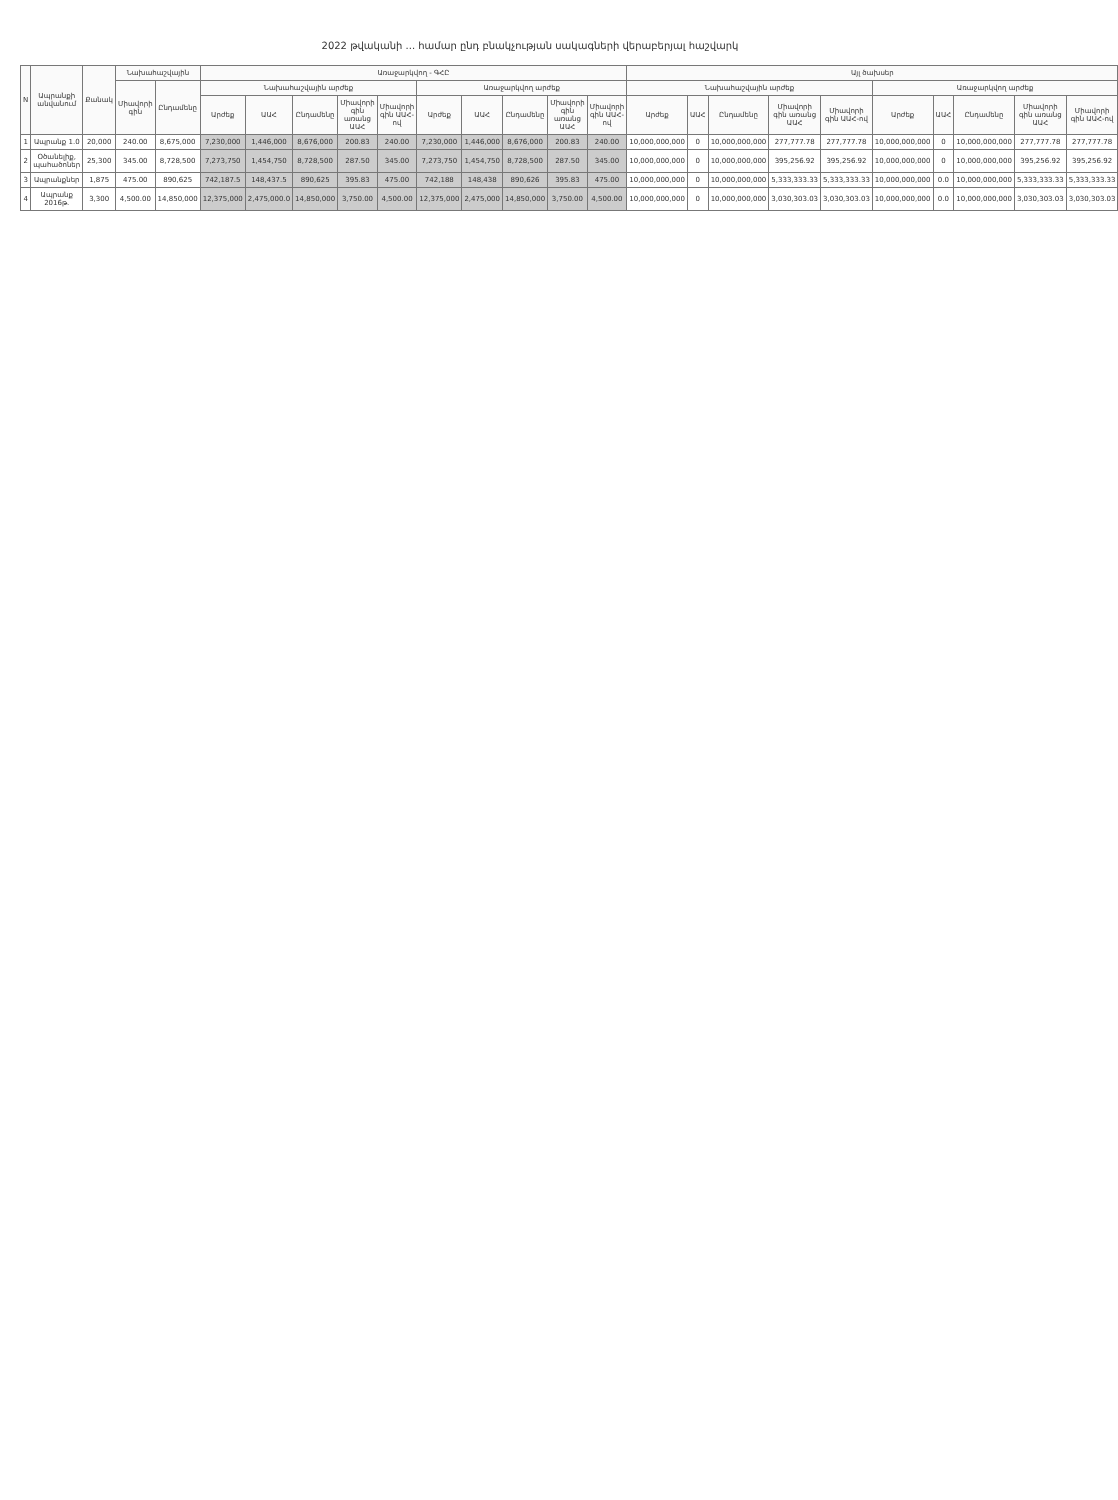2022 թվականի ... համար ընդ բնակչության սակագների վերաբերյալ հաշվարկ
| N | Ապրանքի անվանում | Քանակ | Նախահաշվային | | Առաջարկվող - ԳՀԸ | | | | | | | | | | Այլ ծախսեր | | | | | | | | | |
| --- | --- | --- | --- | --- | --- | --- | --- | --- | --- | --- | --- | --- | --- | --- | --- | --- | --- | --- | --- | --- | --- | --- | --- | --- |
| | | | Միավորի գին | Ընդամենը | Նախահաշվային արժեք | | | | | Առաջարկվող արժեք | | | | | Նախահաշվային արժեք | | | | | Առաջարկվող արժեք | | | | |
| | | | | | Արժեք | ԱԱՀ | Ընդամենը | Միավորի գին առանց ԱԱՀ | Միավորի գին ԱԱՀ-ով | Արժեք | ԱԱՀ | Ընդամենը | Միավորի գին առանց ԱԱՀ | Միավորի գին ԱԱՀ-ով | Արժեք | ԱԱՀ | Ընդամենը | Միավորի գին առանց ԱԱՀ | Միավորի գին ԱԱՀ-ով | Արժեք | ԱԱՀ | Ընդամենը | Միավորի գին առանց ԱԱՀ | Միավորի գին ԱԱՀ-ով |
| 1 | Ապրանք 1.0 | 20,000 | 240.00 | 8,675,000 | 7,230,000 | 1,446,000 | 8,676,000 | 200.83 | 240.00 | 7,230,000 | 1,446,000 | 8,676,000 | 200.83 | 240.00 | 10,000,000,000 | 0 | 10,000,000,000 | 277,777.78 | 277,777.78 | 10,000,000,000 | 0 | 10,000,000,000 | 277,777.78 | 277,777.78 |
| 2 | Օծանելիք, պահածոներ | 25,300 | 345.00 | 8,728,500 | 7,273,750 | 1,454,750 | 8,728,500 | 287.50 | 345.00 | 7,273,750 | 1,454,750 | 8,728,500 | 287.50 | 345.00 | 10,000,000,000 | 0 | 10,000,000,000 | 395,256.92 | 395,256.92 | 10,000,000,000 | 0 | 10,000,000,000 | 395,256.92 | 395,256.92 |
| 3 | Ապրանքներ | 1,875 | 475.00 | 890,625 | 742,187.5 | 148,437.5 | 890,625 | 395.83 | 475.00 | 742,188 | 148,438 | 890,626 | 395.83 | 475.00 | 10,000,000,000 | 0 | 10,000,000,000 | 5,333,333.33 | 5,333,333.33 | 10,000,000,000 | 0.0 | 10,000,000,000 | 5,333,333.33 | 5,333,333.33 |
| 4 | Ապրանք 2016թ. | 3,300 | 4,500.00 | 14,850,000 | 12,375,000 | 2,475,000.0 | 14,850,000 | 3,750.00 | 4,500.00 | 12,375,000 | 2,475,000 | 14,850,000 | 3,750.00 | 4,500.00 | 10,000,000,000 | 0 | 10,000,000,000 | 3,030,303.03 | 3,030,303.03 | 10,000,000,000 | 0.0 | 10,000,000,000 | 3,030,303.03 | 3,030,303.03 |